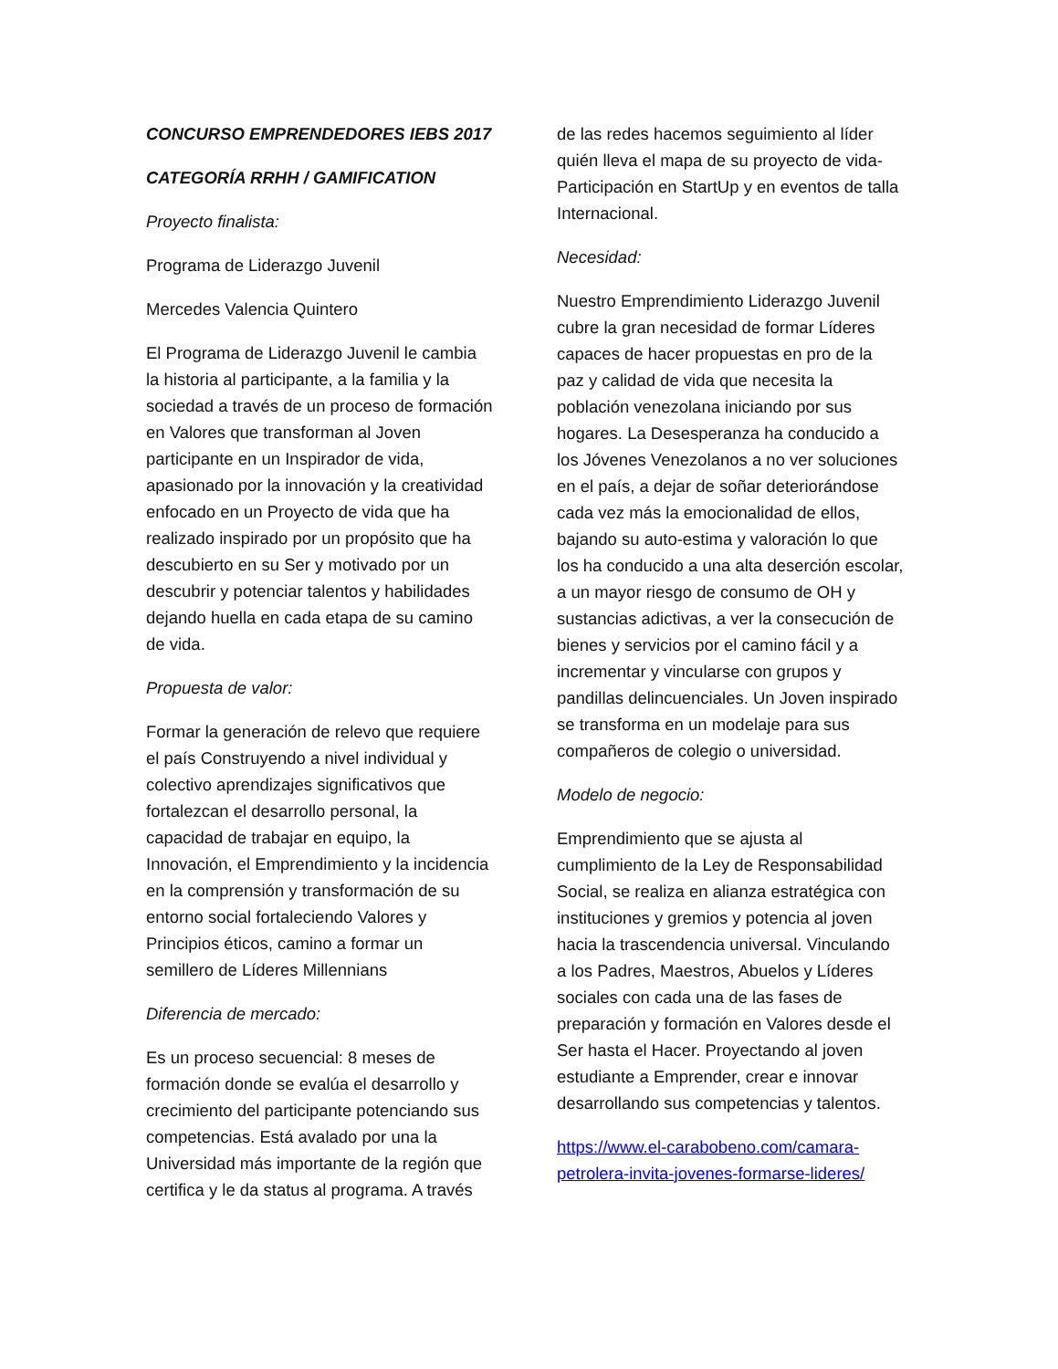CONCURSO EMPRENDEDORES IEBS 2017
CATEGORÍA RRHH / GAMIFICATION
Proyecto finalista:
Programa de Liderazgo Juvenil
Mercedes Valencia Quintero
El Programa de Liderazgo Juvenil le cambia la historia al participante, a la familia y la sociedad a través de un proceso de formación en Valores que transforman al Joven participante en un Inspirador de vida, apasionado por la innovación y la creatividad enfocado en un Proyecto de vida que ha realizado inspirado por un propósito que ha descubierto en su Ser y motivado por un descubrir y potenciar talentos y habilidades dejando huella en cada etapa de su camino de vida.
Propuesta de valor:
Formar la generación de relevo que requiere el país Construyendo a nivel individual y colectivo aprendizajes significativos que fortalezcan el desarrollo personal, la capacidad de trabajar en equipo, la Innovación, el Emprendimiento y la incidencia en la comprensión y transformación de su entorno social fortaleciendo Valores y Principios éticos, camino a formar un semillero de Líderes Millennians
Diferencia de mercado:
Es un proceso secuencial: 8 meses de formación donde se evalúa el desarrollo y crecimiento del participante potenciando sus competencias. Está avalado por una la Universidad más importante de la región que certifica y le da status al programa. A través
de las redes hacemos seguimiento al líder quién lleva el mapa de su proyecto de vida- Participación en StartUp y en eventos de talla Internacional.
Necesidad:
Nuestro Emprendimiento Liderazgo Juvenil cubre la gran necesidad de formar Líderes capaces de hacer propuestas en pro de la paz y calidad de vida que necesita la población venezolana iniciando por sus hogares. La Desesperanza ha conducido a los Jóvenes Venezolanos a no ver soluciones en el país, a dejar de soñar deteriorándose cada vez más la emocionalidad de ellos, bajando su auto-estima y valoración lo que los ha conducido a una alta deserción escolar, a un mayor riesgo de consumo de OH y sustancias adictivas, a ver la consecución de bienes y servicios por el camino fácil y a incrementar y vincularse con grupos y pandillas delincuenciales. Un Joven inspirado se transforma en un modelaje para sus compañeros de colegio o universidad.
Modelo de negocio:
Emprendimiento que se ajusta al cumplimiento de la Ley de Responsabilidad Social, se realiza en alianza estratégica con instituciones y gremios y potencia al joven hacia la trascendencia universal. Vinculando a los Padres, Maestros, Abuelos y Líderes sociales con cada una de las fases de preparación y formación en Valores desde el Ser hasta el Hacer. Proyectando al joven estudiante a Emprender, crear e innovar desarrollando sus competencias y talentos.
https://www.el-carabobeno.com/camara-petrolera-invita-jovenes-formarse-lideres/